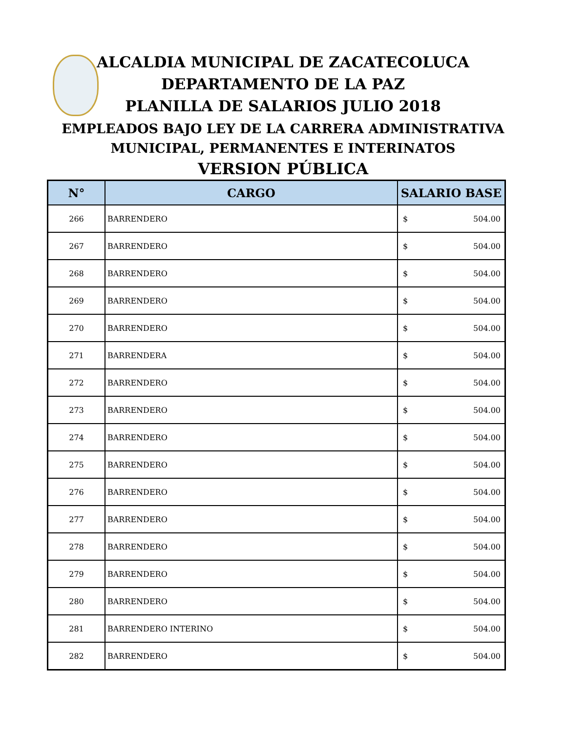ALCALDIA MUNICIPAL DE ZACATECOLUCA
DEPARTAMENTO DE LA PAZ
PLANILLA DE SALARIOS JULIO 2018
EMPLEADOS BAJO LEY DE LA CARRERA ADMINISTRATIVA
MUNICIPAL, PERMANENTES E INTERINATOS
VERSION PÚBLICA
| N° | CARGO | SALARIO BASE |
| --- | --- | --- |
| 266 | BARRENDERO | $ 504.00 |
| 267 | BARRENDERO | $ 504.00 |
| 268 | BARRENDERO | $ 504.00 |
| 269 | BARRENDERO | $ 504.00 |
| 270 | BARRENDERO | $ 504.00 |
| 271 | BARRENDERA | $ 504.00 |
| 272 | BARRENDERO | $ 504.00 |
| 273 | BARRENDERO | $ 504.00 |
| 274 | BARRENDERO | $ 504.00 |
| 275 | BARRENDERO | $ 504.00 |
| 276 | BARRENDERO | $ 504.00 |
| 277 | BARRENDERO | $ 504.00 |
| 278 | BARRENDERO | $ 504.00 |
| 279 | BARRENDERO | $ 504.00 |
| 280 | BARRENDERO | $ 504.00 |
| 281 | BARRENDERO INTERINO | $ 504.00 |
| 282 | BARRENDERO | $ 504.00 |